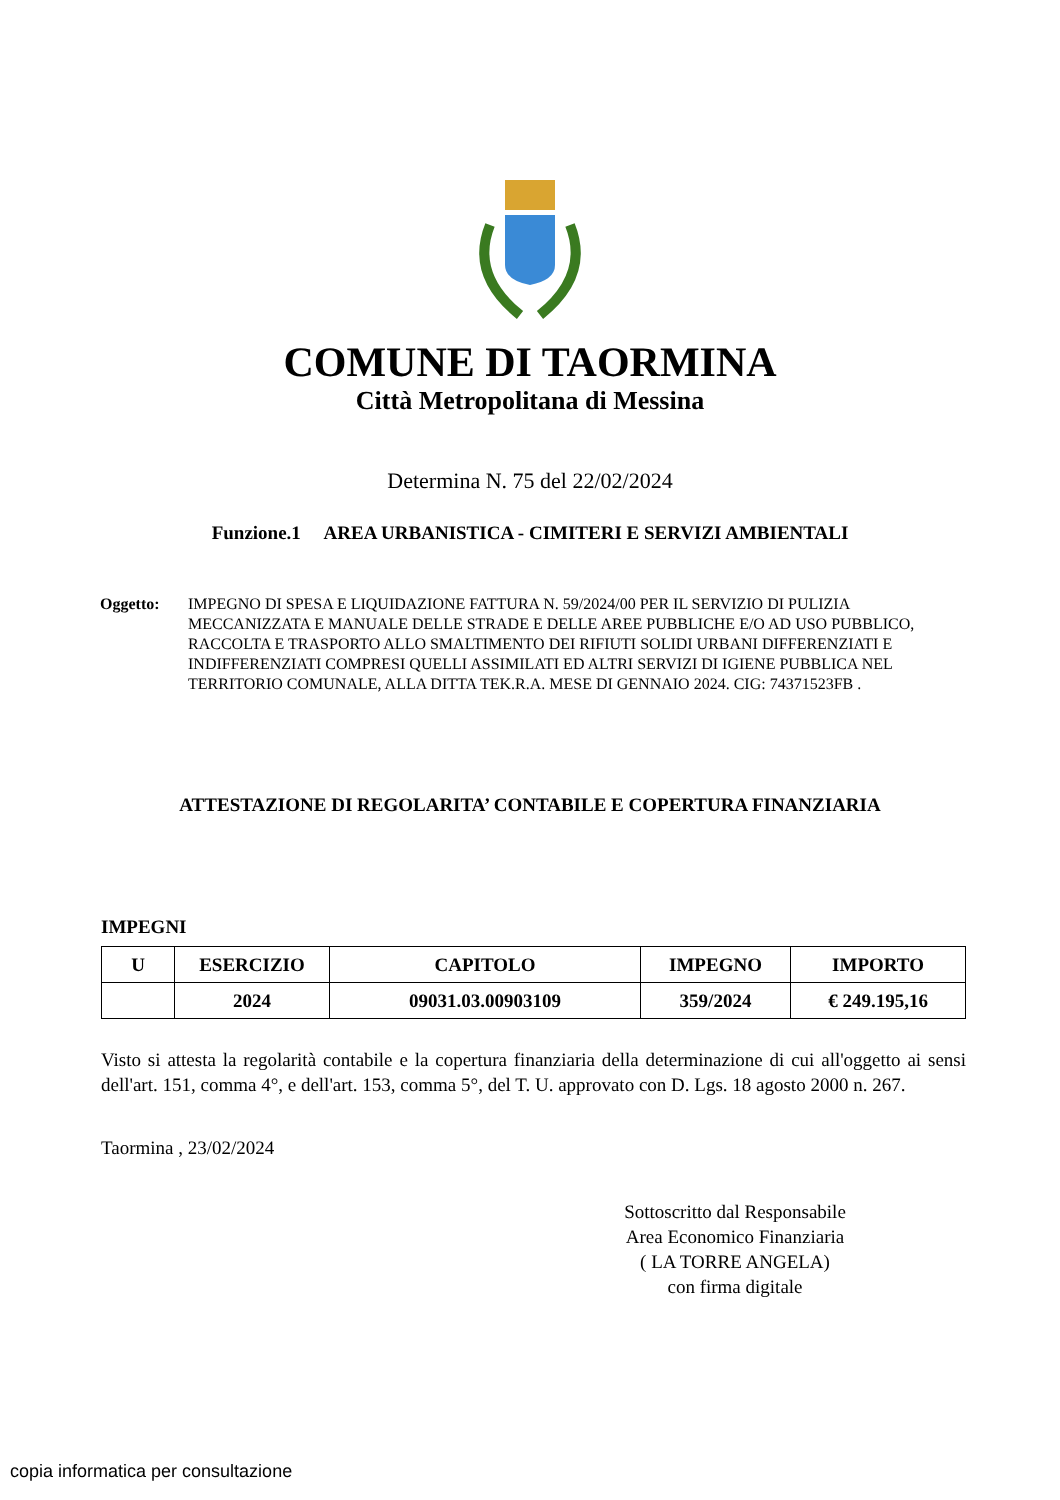COMUNE DI TAORMINA
Città Metropolitana di Messina
Determina N. 75 del 22/02/2024
Funzione.1 AREA URBANISTICA - CIMITERI E SERVIZI AMBIENTALI
Oggetto: IMPEGNO DI SPESA E LIQUIDAZIONE FATTURA N. 59/2024/00 PER IL SERVIZIO DI PULIZIA MECCANIZZATA E MANUALE DELLE STRADE E DELLE AREE PUBBLICHE E/O AD USO PUBBLICO, RACCOLTA E TRASPORTO ALLO SMALTIMENTO DEI RIFIUTI SOLIDI URBANI DIFFERENZIATI E INDIFFERENZIATI COMPRESI QUELLI ASSIMILATI ED ALTRI SERVIZI DI IGIENE PUBBLICA NEL TERRITORIO COMUNALE, ALLA DITTA TEK.R.A. MESE DI GENNAIO 2024. CIG: 74371523FB .
ATTESTAZIONE DI REGOLARITA’ CONTABILE E COPERTURA FINANZIARIA
IMPEGNI
| U | ESERCIZIO | CAPITOLO | IMPEGNO | IMPORTO |
| --- | --- | --- | --- | --- |
| | 2024 | 09031.03.00903109 | 359/2024 | € 249.195,16 |
Visto si attesta la regolarità contabile e la copertura finanziaria della determinazione di cui all'oggetto ai sensi dell'art. 151, comma 4°, e dell'art. 153, comma 5°, del T. U. approvato con D. Lgs. 18 agosto 2000 n. 267.
Taormina , 23/02/2024
Sottoscritto dal Responsabile
Area Economico Finanziaria
( LA TORRE ANGELA)
con firma digitale
copia informatica per consultazione